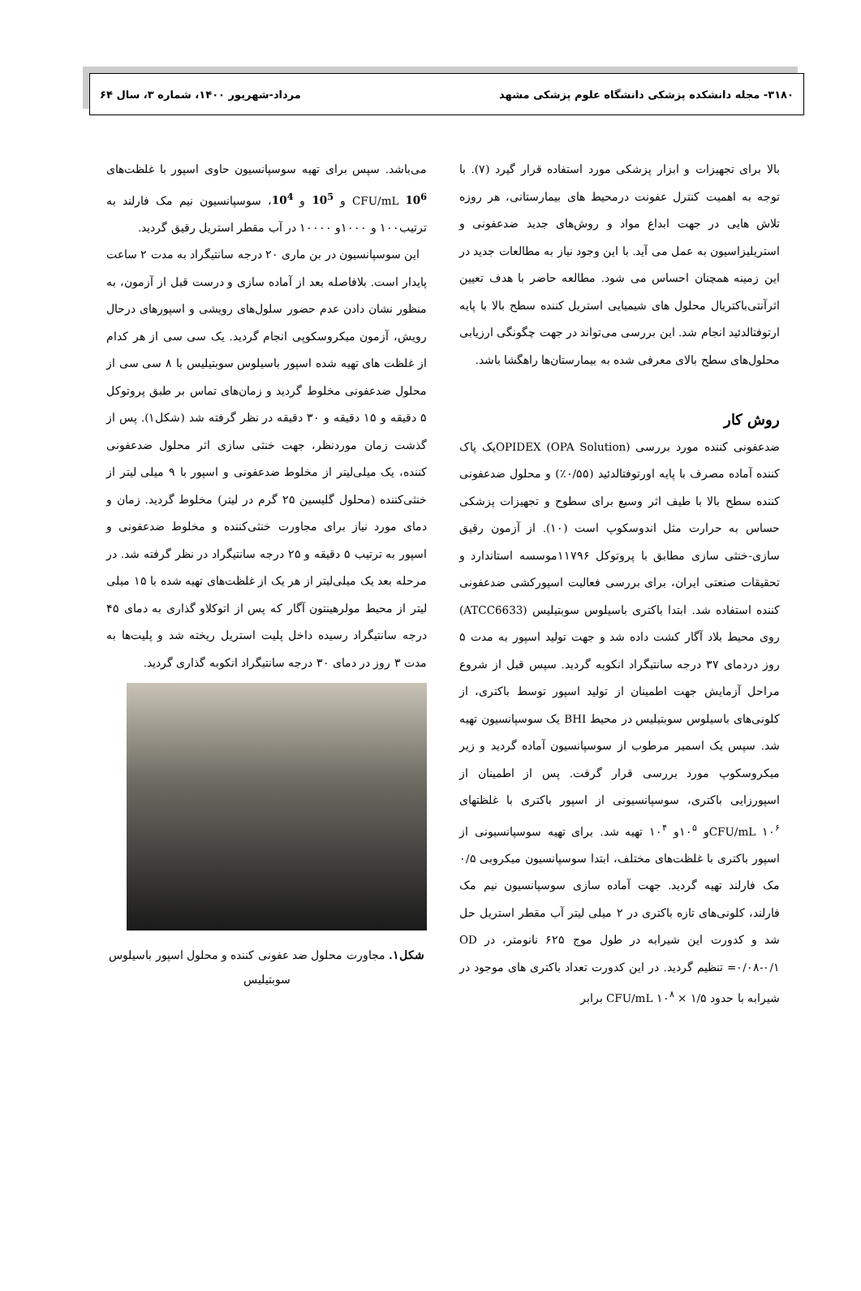۳۱۸۰- مجله دانشکده پزشکی دانشگاه علوم پزشکی مشهد مرداد-شهریور ۱۴۰۰، شماره ۳، سال ۶۴
بالا برای تجهیزات و ابزار پزشکی مورد استفاده قرار گیرد (۷). با توجه به اهمیت کنترل عفونت درمحیط های بیمارستانی، هر روزه تلاش هایی در جهت ابداع مواد و روش‌های جدید ضدعفونی و استریلیزاسیون به عمل می آید. با این وجود نیاز به مطالعات جدید در این زمینه همچنان احساس می شود. مطالعه حاضر با هدف تعیین اثرآنتی‌باکتریال محلول های شیمیایی استریل کننده سطح بالا با پایه ارتوفتالدئید انجام شد. این بررسی می‌تواند در جهت چگونگی ارزیابی محلول‌های سطح بالای معرفی شده به بیمارستان‌ها راهگشا باشد.
روش کار
ضدعفونی کننده مورد بررسی OPIDEX (OPA Solution)یک پاک کننده آماده مصرف با پایه اورتوفتالدئید (۰/۵۵٪) و محلول ضدعفونی کننده سطح بالا با طیف اثر وسیع برای سطوح و تجهیزات پزشکی حساس به حرارت مثل اندوسکوپ است (۱۰). از آزمون رقیق سازی-خنثی سازی مطابق با پروتوکل ۱۱۷۹۶موسسه استاندارد و تحقیقات صنعتی ایران، برای بررسی فعالیت اسپورکشی ضدعفونی کننده استفاده شد. ابتدا باکتری باسیلوس سوبتیلیس (ATCC6633) روی محیط بلاد آگار کشت داده شد و جهت تولید اسپور به مدت ۵ روز دردمای ۳۷ درجه سانتیگراد انکوبه گردید. سپس قبل از شروع مراحل آزمایش جهت اطمینان از تولید اسپور توسط باکتری، از کلونی‌های باسیلوس سوبتیلیس در محیط BHI یک سوسپانسیون تهیه شد. سپس یک اسمیر مرطوب از سوسپانسیون آماده گردید و زیر میکروسکوپ مورد بررسی قرار گرفت. پس از اطمینان از اسپورزایی باکتری، سوسپانسیونی از اسپور باکتری با غلظتهای CFU/mL ۱۰<sup>۶</sup>و ۱۰<sup>۵</sup>و ۱۰<sup>۴</sup> تهیه شد. برای تهیه سوسپانسیونی از اسپور باکتری با غلظت‌های مختلف، ابتدا سوسپانسیون میکروبی ۰/۵ مک فارلند تهیه گردید. جهت آماده سازی سوسپانسیون نیم مک فارلند، کلونی‌های تازه باکتری در ۲ میلی لیتر آب مقطر استریل حل شد و کدورت این شیرابه در طول موج ۶۲۵ نانومتر، در OD =۰/۰۸-۰/۱ تنظیم گردید. در این کدورت تعداد باکتری های موجود در شیرابه با حدود CFU/mL ۱۰<sup>۸</sup> × ۱/۵ برابر
می‌باشد. سپس برای تهیه سوسپانسیون حاوی اسپور با غلظت‌های CFU/mL 10<sup>6</sup> و 10<sup>5</sup> و 10<sup>4</sup>، سوسپانسیون نیم مک فارلند به ترتیب۱۰۰ و ۱۰۰۰و ۱۰۰۰۰ در آب مقطر استریل رقیق گردید.
این سوسپانسیون در بن ماری ۲۰ درجه سانتیگراد به مدت ۲ ساعت پایدار است. بلافاصله بعد از آماده سازی و درست قبل از آزمون، به منظور نشان دادن عدم حضور سلول‌های رویشی و اسپورهای درحال رویش، آزمون میکروسکوپی انجام گردید. یک سی سی از هر کدام از غلظت های تهیه شده اسپور باسیلوس سوبتیلیس با ۸ سی سی از محلول ضدعفونی مخلوط گردید و زمان‌های تماس بر طبق پروتوکل ۵ دقیقه و ۱۵ دقیقه و ۳۰ دقیقه در نظر گرفته شد (شکل۱). پس از گذشت زمان موردنظر، جهت خنثی سازی اثر محلول ضدعفونی کننده، یک میلی‌لیتر از مخلوط ضدعفونی و اسپور با ۹ میلی لیتر از خنثی‌کننده (محلول گلیسین ۲۵ گرم در لیتر) مخلوط گردید. زمان و دمای مورد نیاز برای مجاورت خنثی‌کننده و مخلوط ضدعفونی و اسپور به ترتیب ۵ دقیقه و ۲۵ درجه سانتیگراد در نظر گرفته شد. در مرحله بعد یک میلی‌لیتر از هر یک از غلظت‌های تهیه شده با ۱۵ میلی لیتر از محیط مولرهینتون آگار که پس از اتوکلاو گذاری به دمای ۴۵ درجه سانتیگراد رسیده داخل پلیت استریل ریخته شد و پلیت‌ها به مدت ۳ روز در دمای ۳۰ درجه سانتیگراد انکوبه گذاری گردید.
شکل۱. مجاورت محلول ضد عفونی کننده و محلول اسپور باسیلوس سوبتیلیس